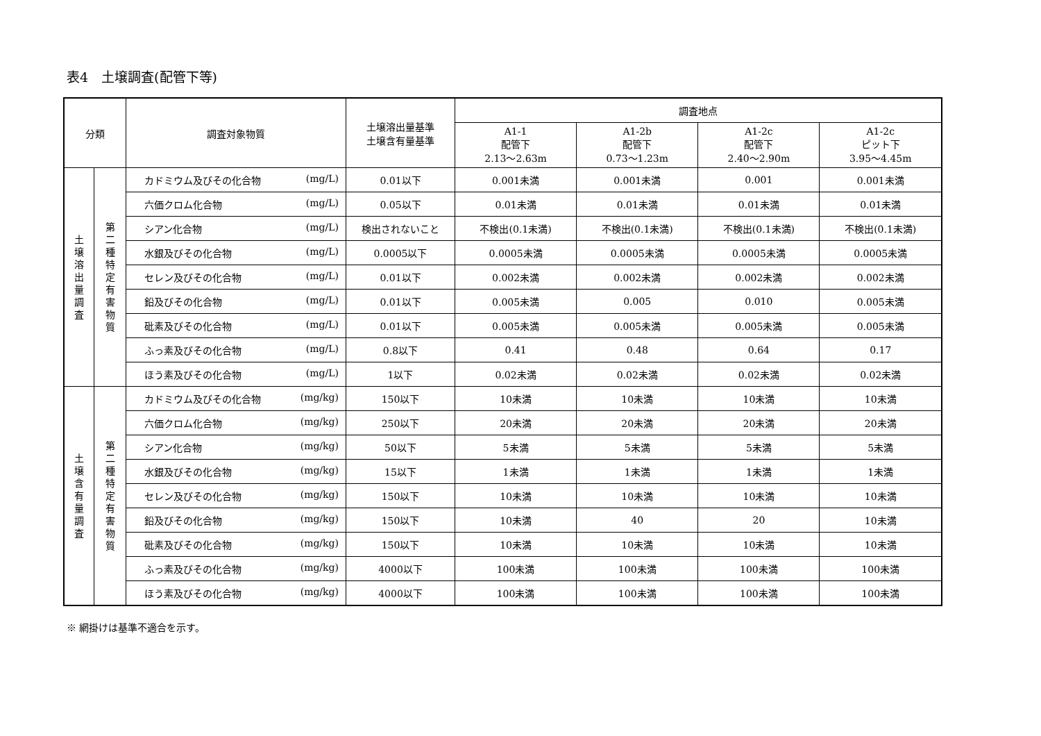表4　土壌調査(配管下等)
| 分類 | | 調査対象物質 | 土壌溶出量基準 土壌含有量基準 | 調査地点 | | | |
| --- | --- | --- | --- | --- | --- | --- | --- |
| | | | | A1-1 配管下 2.13～2.63m | A1-2b 配管下 0.73～1.23m | A1-2c 配管下 2.40～2.90m | A1-2c ピット下 3.95～4.45m |
| 土壌溶出量調査 | 第二種特定有害物質 | カドミウム及びその化合物 (mg/L) | 0.01以下 | 0.001未満 | 0.001未満 | 0.001 | 0.001未満 |
| | | 六価クロム化合物 (mg/L) | 0.05以下 | 0.01未満 | 0.01未満 | 0.01未満 | 0.01未満 |
| | | シアン化合物 (mg/L) | 検出されないこと | 不検出(0.1未満) | 不検出(0.1未満) | 不検出(0.1未満) | 不検出(0.1未満) |
| | | 水銀及びその化合物 (mg/L) | 0.0005以下 | 0.0005未満 | 0.0005未満 | 0.0005未満 | 0.0005未満 |
| | | セレン及びその化合物 (mg/L) | 0.01以下 | 0.002未満 | 0.002未満 | 0.002未満 | 0.002未満 |
| | | 鉛及びその化合物 (mg/L) | 0.01以下 | 0.005未満 | 0.005 | 0.010 | 0.005未満 |
| | | 砒素及びその化合物 (mg/L) | 0.01以下 | 0.005未満 | 0.005未満 | 0.005未満 | 0.005未満 |
| | | ふっ素及びその化合物 (mg/L) | 0.8以下 | 0.41 | 0.48 | 0.64 | 0.17 |
| | | ほう素及びその化合物 (mg/L) | 1以下 | 0.02未満 | 0.02未満 | 0.02未満 | 0.02未満 |
| 土壌含有量調査 | 第二種特定有害物質 | カドミウム及びその化合物 (mg/kg) | 150以下 | 10未満 | 10未満 | 10未満 | 10未満 |
| | | 六価クロム化合物 (mg/kg) | 250以下 | 20未満 | 20未満 | 20未満 | 20未満 |
| | | シアン化合物 (mg/kg) | 50以下 | 5未満 | 5未満 | 5未満 | 5未満 |
| | | 水銀及びその化合物 (mg/kg) | 15以下 | 1未満 | 1未満 | 1未満 | 1未満 |
| | | セレン及びその化合物 (mg/kg) | 150以下 | 10未満 | 10未満 | 10未満 | 10未満 |
| | | 鉛及びその化合物 (mg/kg) | 150以下 | 10未満 | 40 | 20 | 10未満 |
| | | 砒素及びその化合物 (mg/kg) | 150以下 | 10未満 | 10未満 | 10未満 | 10未満 |
| | | ふっ素及びその化合物 (mg/kg) | 4000以下 | 100未満 | 100未満 | 100未満 | 100未満 |
| | | ほう素及びその化合物 (mg/kg) | 4000以下 | 100未満 | 100未満 | 100未満 | 100未満 |
※ 網掛けは基準不適合を示す。